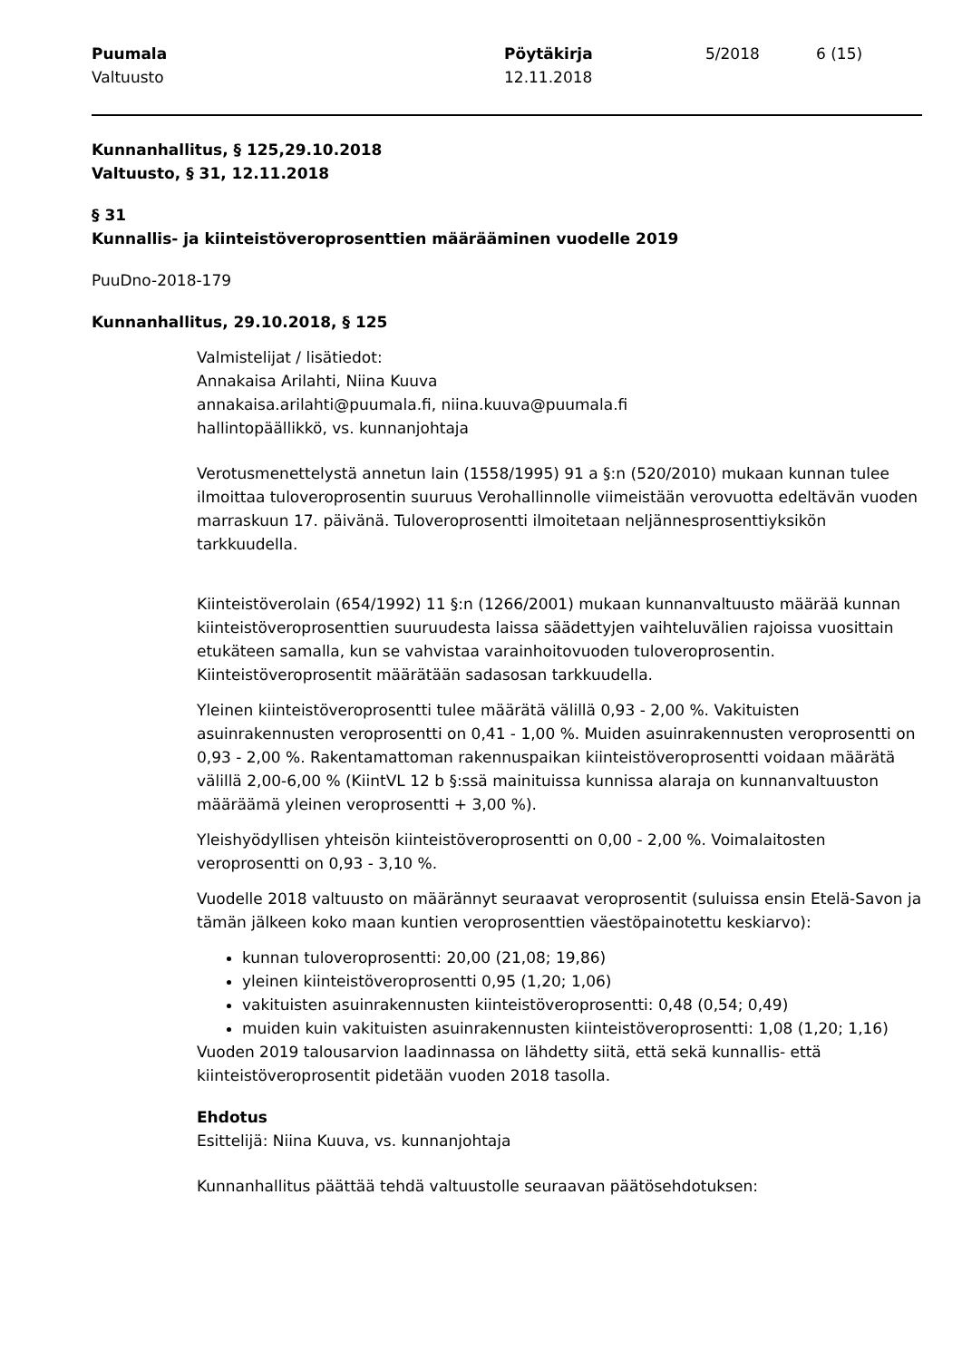Puumala
Valtuusto
Pöytäkirja
12.11.2018
5/2018 6 (15)
Kunnanhallitus, § 125,29.10.2018
Valtuusto, § 31, 12.11.2018
§ 31
Kunnallis- ja kiinteistöveroprosenttien määrääminen vuodelle 2019
PuuDno-2018-179
Kunnanhallitus, 29.10.2018, § 125
Valmistelijat / lisätiedot:
Annakaisa Arilahti, Niina Kuuva
annakaisa.arilahti@puumala.fi, niina.kuuva@puumala.fi
hallintopäällikkö, vs. kunnanjohtaja
Verotusmenettelystä annetun lain (1558/1995) 91 a §:n (520/2010) mukaan kunnan tulee ilmoittaa tuloveroprosentin suuruus Verohallinnolle viimeistään verovuotta edeltävän vuoden marraskuun 17. päivänä. Tuloveroprosentti ilmoitetaan neljännesprosenttiyksikön tarkkuudella.
Kiinteistöverolain (654/1992) 11 §:n (1266/2001) mukaan kunnanvaltuusto määrää kunnan kiinteistöveroprosenttien suuruudesta laissa säädettyjen vaihteluvälien rajoissa vuosittain etukäteen samalla, kun se vahvistaa varainhoitovuoden tuloveroprosentin. Kiinteistöveroprosentit määrätään sadasosan tarkkuudella.
Yleinen kiinteistöveroprosentti tulee määrätä välillä 0,93 - 2,00 %. Vakituisten asuinrakennusten veroprosentti on 0,41 - 1,00 %. Muiden asuinrakennusten veroprosentti on 0,93 - 2,00 %. Rakentamattoman rakennuspaikan kiinteistöveroprosentti voidaan määrätä välillä 2,00-6,00 % (KiintVL 12 b §:ssä mainituissa kunnissa alaraja on kunnanvaltuuston määräämä yleinen veroprosentti + 3,00 %).
Yleishyödyllisen yhteisön kiinteistöveroprosentti on 0,00 - 2,00 %. Voimalaitosten veroprosentti on 0,93 - 3,10 %.
Vuodelle 2018 valtuusto on määrännyt seuraavat veroprosentit (suluissa ensin Etelä-Savon ja tämän jälkeen koko maan kuntien veroprosenttien väestöpainotettu keskiarvo):
kunnan tuloveroprosentti: 20,00 (21,08; 19,86)
yleinen kiinteistöveroprosentti 0,95 (1,20; 1,06)
vakituisten asuinrakennusten kiinteistöveroprosentti: 0,48 (0,54; 0,49)
muiden kuin vakituisten asuinrakennusten kiinteistöveroprosentti: 1,08 (1,20; 1,16)
Vuoden 2019 talousarvion laadinnassa on lähdetty siitä, että sekä kunnallis- että kiinteistöveroprosentit pidetään vuoden 2018 tasolla.
Ehdotus
Esittelijä: Niina Kuuva, vs. kunnanjohtaja
Kunnanhallitus päättää tehdä valtuustolle seuraavan päätösehdotuksen: